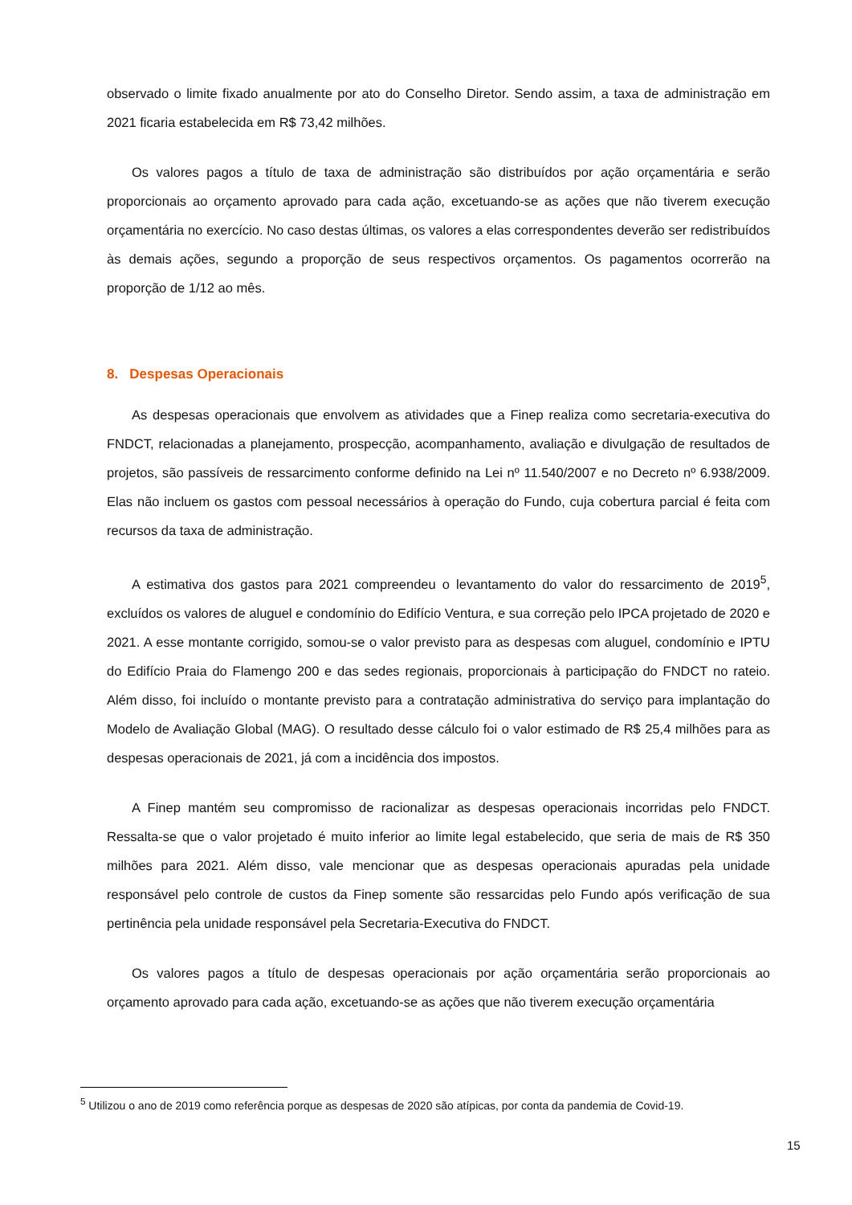observado o limite fixado anualmente por ato do Conselho Diretor. Sendo assim, a taxa de administração em 2021 ficaria estabelecida em R$ 73,42 milhões.
Os valores pagos a título de taxa de administração são distribuídos por ação orçamentária e serão proporcionais ao orçamento aprovado para cada ação, excetuando-se as ações que não tiverem execução orçamentária no exercício. No caso destas últimas, os valores a elas correspondentes deverão ser redistribuídos às demais ações, segundo a proporção de seus respectivos orçamentos. Os pagamentos ocorrerão na proporção de 1/12 ao mês.
8. Despesas Operacionais
As despesas operacionais que envolvem as atividades que a Finep realiza como secretaria-executiva do FNDCT, relacionadas a planejamento, prospecção, acompanhamento, avaliação e divulgação de resultados de projetos, são passíveis de ressarcimento conforme definido na Lei nº 11.540/2007 e no Decreto nº 6.938/2009. Elas não incluem os gastos com pessoal necessários à operação do Fundo, cuja cobertura parcial é feita com recursos da taxa de administração.
A estimativa dos gastos para 2021 compreendeu o levantamento do valor do ressarcimento de 2019<sup>5</sup>, excluídos os valores de aluguel e condomínio do Edifício Ventura, e sua correção pelo IPCA projetado de 2020 e 2021. A esse montante corrigido, somou-se o valor previsto para as despesas com aluguel, condomínio e IPTU do Edifício Praia do Flamengo 200 e das sedes regionais, proporcionais à participação do FNDCT no rateio. Além disso, foi incluído o montante previsto para a contratação administrativa do serviço para implantação do Modelo de Avaliação Global (MAG). O resultado desse cálculo foi o valor estimado de R$ 25,4 milhões para as despesas operacionais de 2021, já com a incidência dos impostos.
A Finep mantém seu compromisso de racionalizar as despesas operacionais incorridas pelo FNDCT. Ressalta-se que o valor projetado é muito inferior ao limite legal estabelecido, que seria de mais de R$ 350 milhões para 2021. Além disso, vale mencionar que as despesas operacionais apuradas pela unidade responsável pelo controle de custos da Finep somente são ressarcidas pelo Fundo após verificação de sua pertinência pela unidade responsável pela Secretaria-Executiva do FNDCT.
Os valores pagos a título de despesas operacionais por ação orçamentária serão proporcionais ao orçamento aprovado para cada ação, excetuando-se as ações que não tiverem execução orçamentária
<sup>5</sup> Utilizou o ano de 2019 como referência porque as despesas de 2020 são atípicas, por conta da pandemia de Covid-19.
15